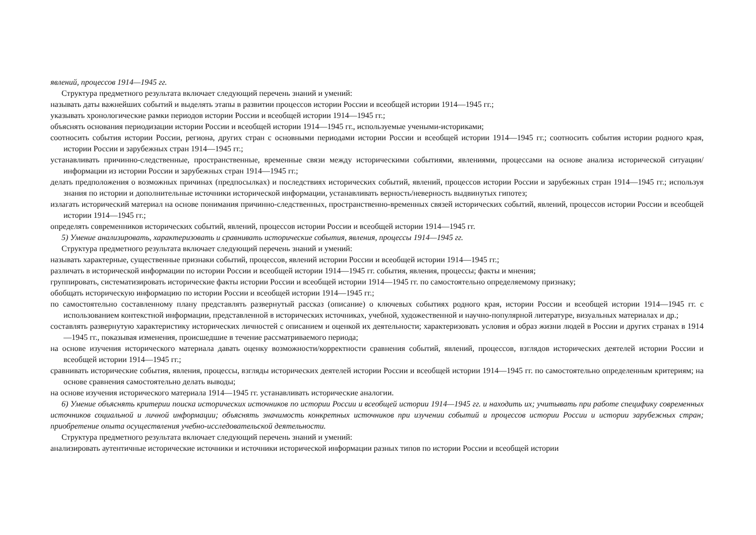явлений, процессов 1914—1945 гг.
Структура предметного результата включает следующий перечень знаний и умений:
называть даты важнейших событий и выделять этапы в развитии процессов истории России и всеобщей истории 1914—1945 гг.;
указывать хронологические рамки периодов истории России и всеобщей истории 1914—1945 гг.;
объяснять основания периодизации истории России и всеобщей истории 1914—1945 гг., используемые учеными-историками;
соотносить события истории России, региона, других стран с основными периодами истории России и всеобщей истории 1914—1945 гг.; соотносить события истории родного края, истории России и зарубежных стран 1914—1945 гг.;
устанавливать причинно-следственные, пространственные, временные связи между историческими событиями, явлениями, процессами на основе анализа исторической ситуации/информации из истории России и зарубежных стран 1914—1945 гг.;
делать предположения о возможных причинах (предпосылках) и последствиях исторических событий, явлений, процессов истории России и зарубежных стран 1914—1945 гг.; используя знания по истории и дополнительные источники исторической информации, устанавливать верность/неверность выдвинутых гипотез;
излагать исторический материал на основе понимания причинно-следственных, пространственно-временных связей исторических событий, явлений, процессов истории России и всеобщей истории 1914—1945 гг.;
определять современников исторических событий, явлений, процессов истории России и всеобщей истории 1914—1945 гг.
5) Умение анализировать, характеризовать и сравнивать исторические события, явления, процессы 1914—1945 гг.
Структура предметного результата включает следующий перечень знаний и умений:
называть характерные, существенные признаки событий, процессов, явлений истории России и всеобщей истории 1914—1945 гг.;
различать в исторической информации по истории России и всеобщей истории 1914—1945 гг. события, явления, процессы; факты и мнения;
группировать, систематизировать исторические факты истории России и всеобщей истории 1914—1945 гг. по самостоятельно определяемому признаку;
обобщать историческую информацию по истории России и всеобщей истории 1914—1945 гг.;
по самостоятельно составленному плану представлять развернутый рассказ (описание) о ключевых событиях родного края, истории России и всеобщей истории 1914—1945 гг. с использованием контекстной информации, представленной в исторических источниках, учебной, художественной и научно-популярной литературе, визуальных материалах и др.;
составлять развернутую характеристику исторических личностей с описанием и оценкой их деятельности; характеризовать условия и образ жизни людей в России и других странах в 1914—1945 гг., показывая изменения, происшедшие в течение рассматриваемого периода;
на основе изучения исторического материала давать оценку возможности/корректности сравнения событий, явлений, процессов, взглядов исторических деятелей истории России и всеобщей истории 1914—1945 гг.;
сравнивать исторические события, явления, процессы, взгляды исторических деятелей истории России и всеобщей истории 1914—1945 гг. по самостоятельно определенным критериям; на основе сравнения самостоятельно делать выводы;
на основе изучения исторического материала 1914—1945 гг. устанавливать исторические аналогии.
6) Умение объяснять критерии поиска исторических источников по истории России и всеобщей истории 1914—1945 гг. и находить их; учитывать при работе специфику современных источников социальной и личной информации; объяснять значимость конкретных источников при изучении событий и процессов истории России и истории зарубежных стран; приобретение опыта осуществления учебно-исследовательской деятельности.
Структура предметного результата включает следующий перечень знаний и умений:
анализировать аутентичные исторические источники и источники исторической информации разных типов по истории России и всеобщей истории